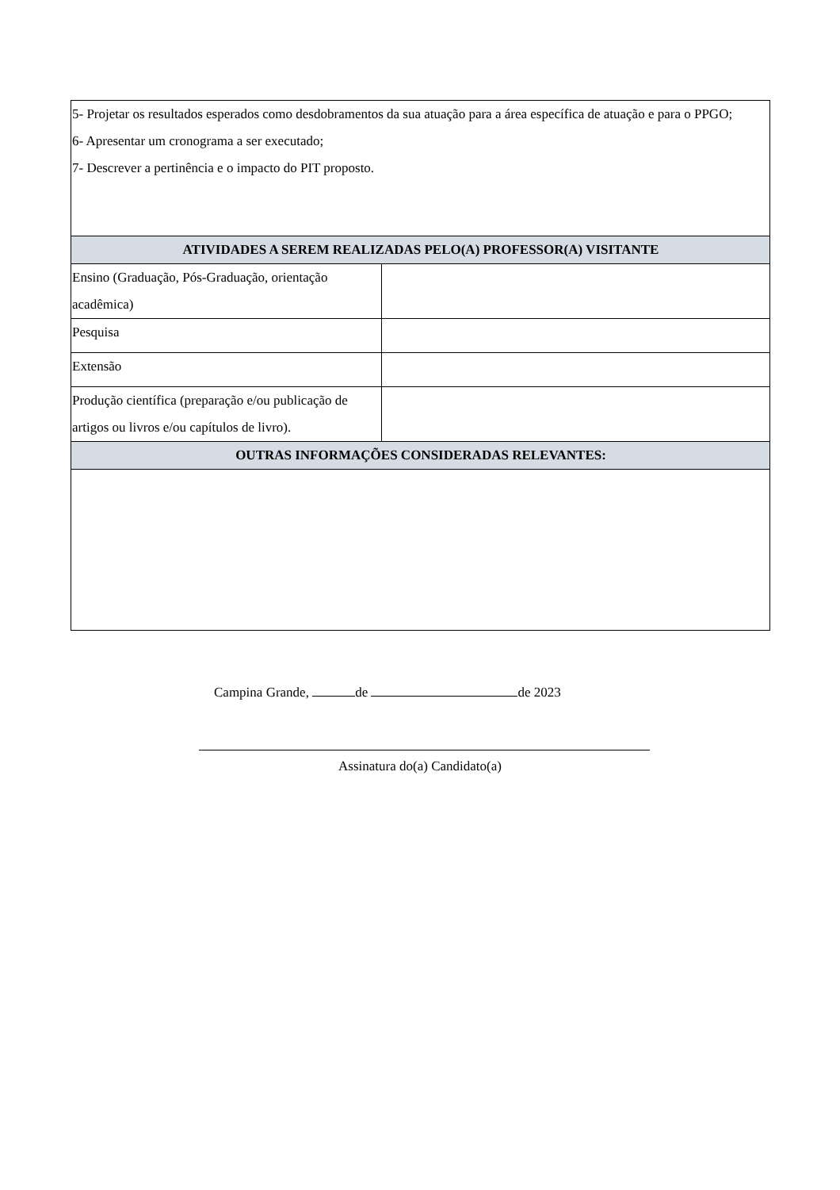| 5- Projetar os resultados esperados como desdobramentos da sua atuação para a área específica de atuação e para o PPGO; 6- Apresentar um cronograma a ser executado; 7- Descrever a pertinência e o impacto do PIT proposto. | |
| ATIVIDADES A SEREM REALIZADAS PELO(A) PROFESSOR(A) VISITANTE | |
| Ensino (Graduação, Pós-Graduação, orientação acadêmica) | |
| Pesquisa | |
| Extensão | |
| Produção científica (preparação e/ou publicação de artigos ou livros e/ou capítulos de livro). | |
| OUTRAS INFORMAÇÕES CONSIDERADAS RELEVANTES: | |
Campina Grande, de de 2023
Assinatura do(a) Candidato(a)